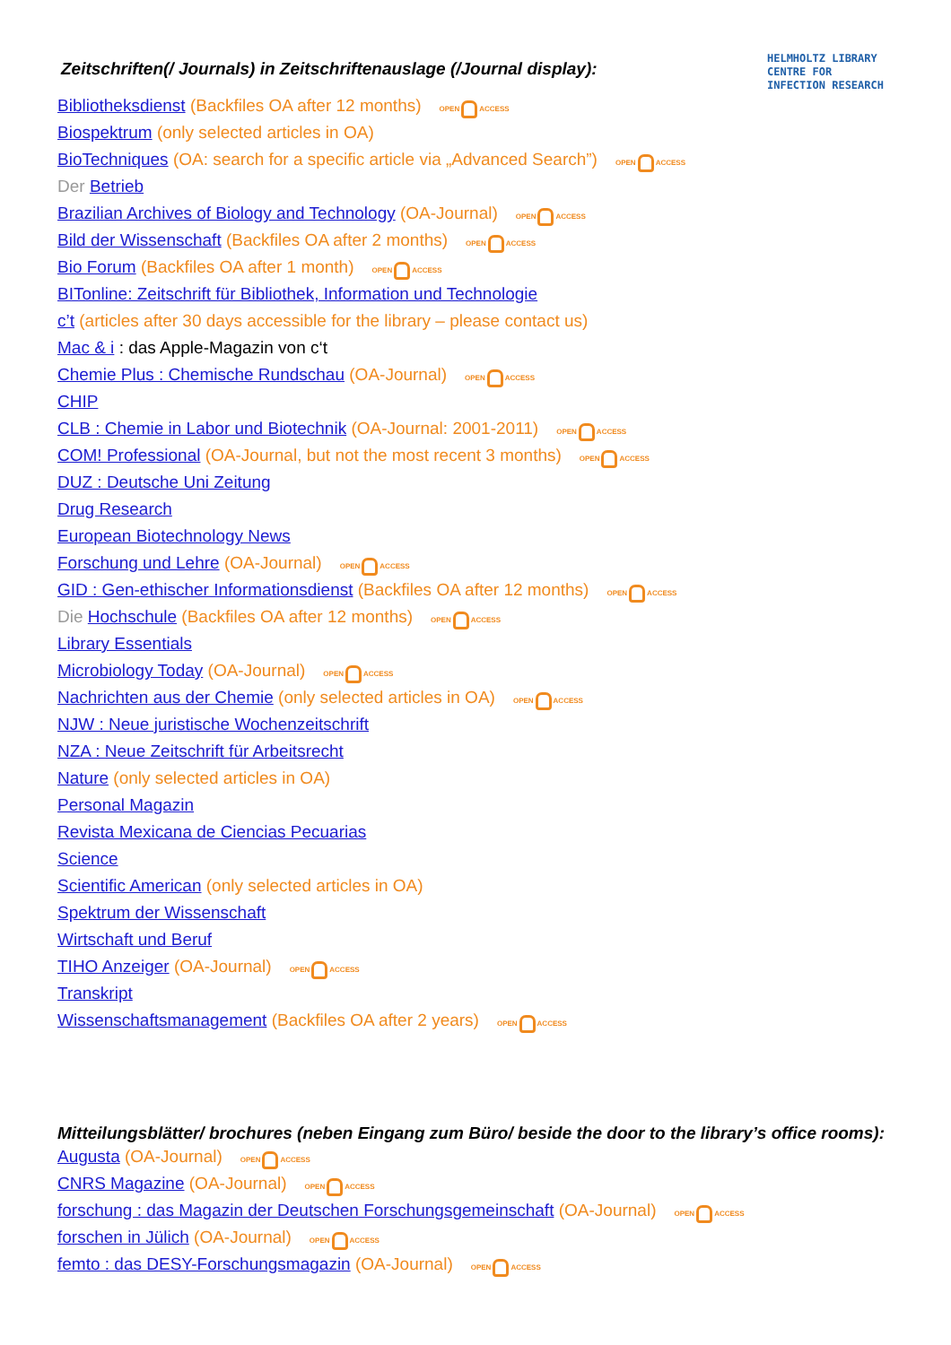Zeitschriften(/ Journals) in Zeitschriftenauslage (/Journal display):
HELMHOLTZ LIBRARY
CENTRE FOR
INFECTION RESEARCH
Bibliotheksdienst (Backfiles OA after 12 months) OPEN ACCESS
Biospektrum (only selected articles in OA)
BioTechniques (OA: search for a specific article via „Advanced Search”) OPEN ACCESS
Der Betrieb
Brazilian Archives of Biology and Technology (OA-Journal) OPEN ACCESS
Bild der Wissenschaft (Backfiles OA after 2 months) OPEN ACCESS
Bio Forum (Backfiles OA after 1 month) OPEN ACCESS
BITonline: Zeitschrift für Bibliothek, Information und Technologie
c’t (articles after 30 days accessible for the library – please contact us)
Mac & i : das Apple-Magazin von c‘t
Chemie Plus : Chemische Rundschau (OA-Journal) OPEN ACCESS
CHIP
CLB : Chemie in Labor und Biotechnik (OA-Journal: 2001-2011) OPEN ACCESS
COM! Professional (OA-Journal, but not the most recent 3 months) OPEN ACCESS
DUZ : Deutsche Uni Zeitung
Drug Research
European Biotechnology News
Forschung und Lehre (OA-Journal) OPEN ACCESS
GID : Gen-ethischer Informationsdienst (Backfiles OA after 12 months) OPEN ACCESS
Die Hochschule (Backfiles OA after 12 months) OPEN ACCESS
Library Essentials
Microbiology Today (OA-Journal) OPEN ACCESS
Nachrichten aus der Chemie (only selected articles in OA) OPEN ACCESS
NJW : Neue juristische Wochenzeitschrift
NZA : Neue Zeitschrift für Arbeitsrecht
Nature (only selected articles in OA)
Personal Magazin
Revista Mexicana de Ciencias Pecuarias
Science
Scientific American (only selected articles in OA)
Spektrum der Wissenschaft
Wirtschaft und Beruf
TIHO Anzeiger (OA-Journal) OPEN ACCESS
Transkript
Wissenschaftsmanagement (Backfiles OA after 2 years) OPEN ACCESS
Mitteilungsblätter/ brochures (neben Eingang zum Büro/ beside the door to the library’s office rooms):
Augusta (OA-Journal) OPEN ACCESS
CNRS Magazine (OA-Journal) OPEN ACCESS
forschung : das Magazin der Deutschen Forschungsgemeinschaft (OA-Journal) OPEN ACCESS
forschen in Jülich (OA-Journal) OPEN ACCESS
femto : das DESY-Forschungsmagazin (OA-Journal) OPEN ACCESS